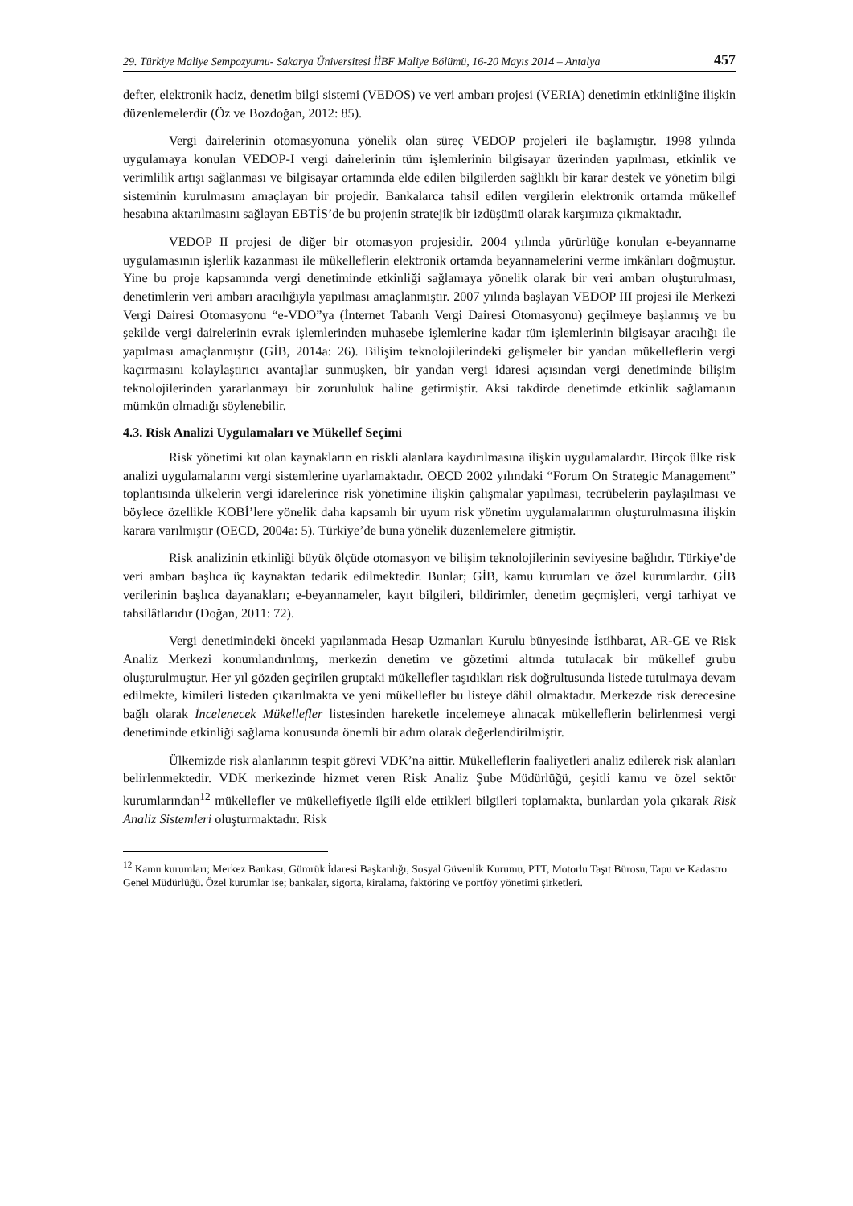29. Türkiye Maliye Sempozyumu- Sakarya Üniversitesi İİBF Maliye Bölümü, 16-20 Mayıs 2014 – Antalya 457
defter, elektronik haciz, denetim bilgi sistemi (VEDOS) ve veri ambarı projesi (VERIA) denetimin etkinliğine ilişkin düzenlemelerdir (Öz ve Bozdoğan, 2012: 85).
Vergi dairelerinin otomasyonuna yönelik olan süreç VEDOP projeleri ile başlamıştır. 1998 yılında uygulamaya konulan VEDOP-I vergi dairelerinin tüm işlemlerinin bilgisayar üzerinden yapılması, etkinlik ve verimlilik artışı sağlanması ve bilgisayar ortamında elde edilen bilgilerden sağlıklı bir karar destek ve yönetim bilgi sisteminin kurulmasını amaçlayan bir projedir. Bankalarca tahsil edilen vergilerin elektronik ortamda mükellef hesabına aktarılmasını sağlayan EBTİS’de bu projenin stratejik bir izdüşümü olarak karşımıza çıkmaktadır.
VEDOP II projesi de diğer bir otomasyon projesidir. 2004 yılında yürürlüğe konulan e-beyanname uygulamasının işlerlik kazanması ile mükelleflerin elektronik ortamda beyannamelerini verme imkânları doğmuştur. Yine bu proje kapsamında vergi denetiminde etkinliği sağlamaya yönelik olarak bir veri ambarı oluşturulması, denetimlerin veri ambarı aracılığıyla yapılması amaçlanmıştır. 2007 yılında başlayan VEDOP III projesi ile Merkezi Vergi Dairesi Otomasyonu “e-VDO”ya (İnternet Tabanlı Vergi Dairesi Otomasyonu) geçilmeye başlanmış ve bu şekilde vergi dairelerinin evrak işlemlerinden muhasebe işlemlerine kadar tüm işlemlerinin bilgisayar aracılığı ile yapılması amaçlanmıştır (GİB, 2014a: 26). Bilişim teknolojilerindeki gelişmeler bir yandan mükelleflerin vergi kaçırmasını kolaylaştırıcı avantajlar sunmuşken, bir yandan vergi idaresi açısından vergi denetiminde bilişim teknolojilerinden yararlanmayı bir zorunluluk haline getirmiştir. Aksi takdirde denetimde etkinlik sağlamanın mümkün olmadığı söylenebilir.
4.3. Risk Analizi Uygulamaları ve Mükellef Seçimi
Risk yönetimi kıt olan kaynakların en riskli alanlara kaydırılmasına ilişkin uygulamalardır. Birçok ülke risk analizi uygulamalarını vergi sistemlerine uyarlamaktadır. OECD 2002 yılındaki “Forum On Strategic Management” toplantısında ülkelerin vergi idarelerince risk yönetimine ilişkin çalışmalar yapılması, tecrübelerin paylaşılması ve böylece özellikle KOBİ’lere yönelik daha kapsamlı bir uyum risk yönetim uygulamalarının oluşturulmasına ilişkin karara varılmıştır (OECD, 2004a: 5). Türkiye’de buna yönelik düzenlemelere gitmiştir.
Risk analizinin etkinliği büyük ölçüde otomasyon ve bilişim teknolojilerinin seviyesine bağlıdır. Türkiye’de veri ambarı başlıca üç kaynaktan tedarik edilmektedir. Bunlar; GİB, kamu kurumları ve özel kurumlardır. GİB verilerinin başlıca dayanakları; e-beyannameler, kayıt bilgileri, bildirimler, denetim geçmişleri, vergi tarhiyat ve tahsilâtlarıdır (Doğan, 2011: 72).
Vergi denetimindeki önceki yapılanmada Hesap Uzmanları Kurulu bünyesinde İstihbarat, AR-GE ve Risk Analiz Merkezi konumlandırılmış, merkezin denetim ve gözetimi altında tutulacak bir mükellef grubu oluşturulmuştur. Her yıl gözden geçirilen gruptaki mükellefler taşıdıkları risk doğrultusunda listede tutulmaya devam edilmekte, kimileri listeden çıkarılmakta ve yeni mükellefler bu listeye dâhil olmaktadır. Merkezde risk derecesine bağlı olarak İncelenecek Mükellefler listesinden hareketle incelemeye alınacak mükelleflerin belirlenmesi vergi denetiminde etkinliği sağlama konusunda önemli bir adım olarak değerlendirilmiştir.
Ülkemizde risk alanlarının tespit görevi VDK’na aittir. Mükelleflerin faaliyetleri analiz edilerek risk alanları belirlenmektedir. VDK merkezinde hizmet veren Risk Analiz Şube Müdürlüğü, çeşitli kamu ve özel sektör kurumlarından<sup>12</sup> mükellefler ve mükellefiyetle ilgili elde ettikleri bilgileri toplamakta, bunlardan yola çıkarak Risk Analiz Sistemleri oluşturmaktadır. Risk
<sup>12</sup> Kamu kurumları; Merkez Bankası, Gümrük İdaresi Başkanlığı, Sosyal Güvenlik Kurumu, PTT, Motorlu Taşıt Bürosu, Tapu ve Kadastro Genel Müdürlüğü. Özel kurumlar ise; bankalar, sigorta, kiralama, faktöring ve portföy yönetimi şirketleri.